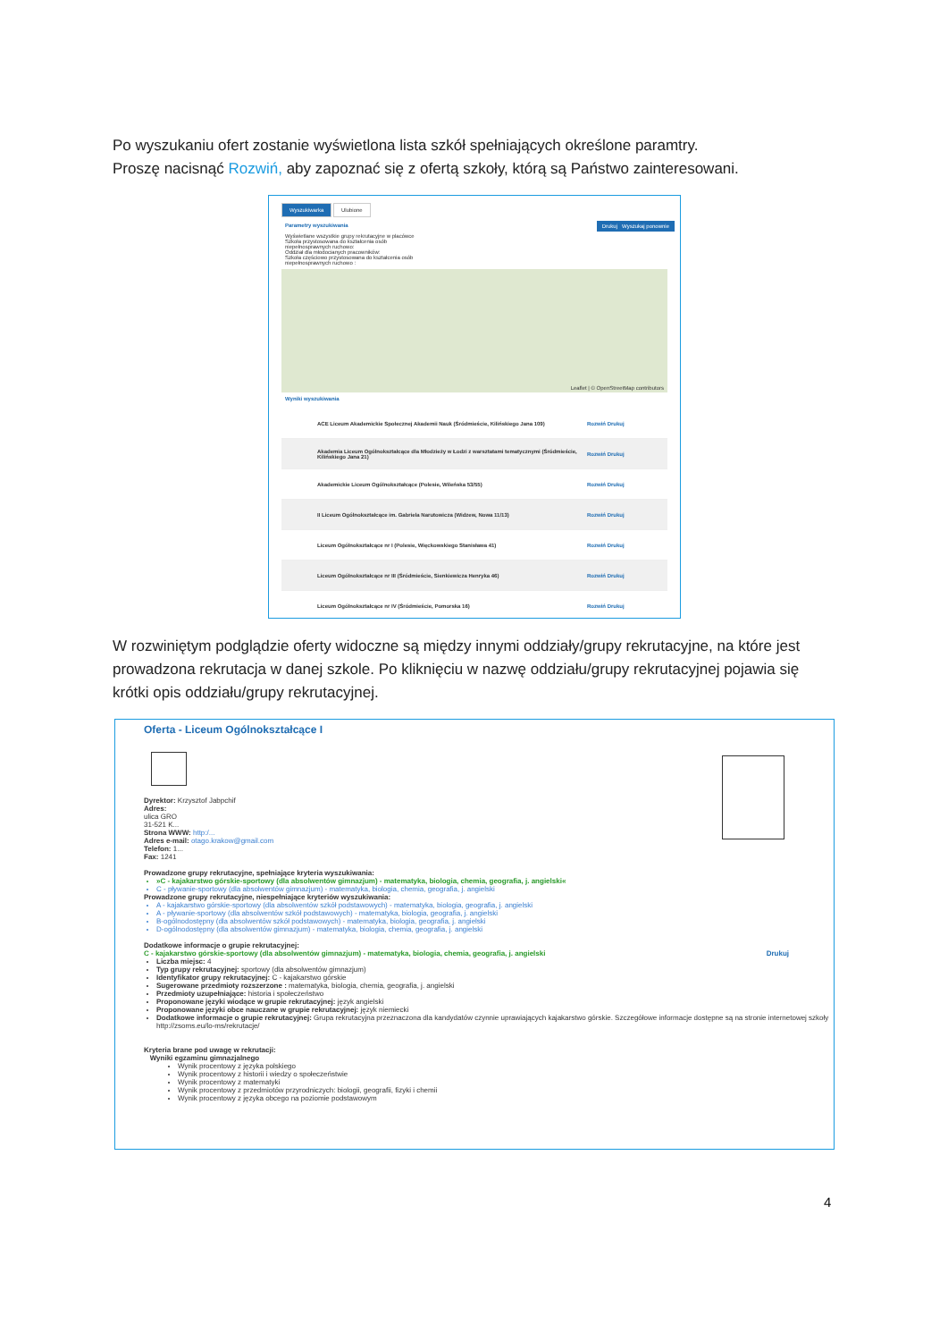Po wyszukaniu ofert zostanie wyświetlona lista szkół spełniających określone paramtry.
Proszę nacisnąć Rozwiń, aby zapoznać się z ofertą szkoły, którą są Państwo zainteresowani.
Wyszukiwarka Ulubione
Drukuj Wyszukaj ponownie
Parametry wyszukiwania
Wyświetlane wszystkie grupy rekrutacyjne w placówce
Szkoła przystosowana do kształcenia osób niepełnosprawnych ruchowo:
Oddział dla młodocianych pracowników:
Szkoła częściowo przystosowana do kształcenia osób niepełnosprawnych ruchowo :
Leaflet | © OpenStreetMap contributors
Wyniki wyszukiwania
ACE Liceum Akademickie Społecznej Akademii Nauk (Śródmieście, Kilińskiego Jana 109) Rozwiń Drukuj
Akademia Liceum Ogólnokształcące dla Młodzieży w Łodzi z warsztatami tematycznymi (Śródmieście, Kilińskiego Jana 21) Rozwiń Drukuj
Akademickie Liceum Ogólnokształcące (Polesie, Wileńska 53/55) Rozwiń Drukuj
II Liceum Ogólnokształcące im. Gabriela Narutowicza (Widzew, Nowa 11/13) Rozwiń Drukuj
Liceum Ogólnokształcące nr I (Polesie, Więckowskiego Stanisława 41) Rozwiń Drukuj
Liceum Ogólnokształcące nr III (Śródmieście, Sienkiewicza Henryka 46) Rozwiń Drukuj
Liceum Ogólnokształcące nr IV (Śródmieście, Pomorska 16) Rozwiń Drukuj
W rozwiniętym podglądzie oferty widoczne są między innymi oddziały/grupy rekrutacyjne, na które jest prowadzona rekrutacja w danej szkole. Po kliknięciu w nazwę oddziału/grupy rekrutacyjnej pojawia się krótki opis oddziału/grupy rekrutacyjnej.
Oferta - Liceum Ogólnokształcące I
Dyrektor: Krzysztof Jabpchif
Adres:
ulica GRO
31-521 K...
Strona WWW: http:/...
Adres e-mail: otago.krakow@gmail.com
Telefon: 1...
Fax: 1241
Prowadzone grupy rekrutacyjne, spełniające kryteria wyszukiwania:
»C - kajakarstwo górskie-sportowy (dla absolwentów gimnazjum) - matematyka, biologia, chemia, geografia, j. angielski«
C - pływanie-sportowy (dla absolwentów gimnazjum) - matematyka, biologia, chemia, geografia, j. angielski
Prowadzone grupy rekrutacyjne, niespełniające kryteriów wyszukiwania:
A - kajakarstwo górskie-sportowy (dla absolwentów szkół podstawowych) - matematyka, biologia, geografia, j. angielski
A - pływanie-sportowy (dla absolwentów szkół podstawowych) - matematyka, biologia, geografia, j. angielski
B-ogólnodostępny (dla absolwentów szkół podstawowych) - matematyka, biologia, geografia, j. angielski
D-ogólnodostępny (dla absolwentów gimnazjum) - matematyka, biologia, chemia, geografia, j. angielski
Dodatkowe informacje o grupie rekrutacyjnej:
C - kajakarstwo górskie-sportowy (dla absolwentów gimnazjum) - matematyka, biologia, chemia, geografia, j. angielski Drukuj
Liczba miejsc: 4
Typ grupy rekrutacyjnej: sportowy (dla absolwentów gimnazjum)
Identyfikator grupy rekrutacyjnej: C - kajakarstwo górskie
Sugerowane przedmioty rozszerzone : matematyka, biologia, chemia, geografia, j. angielski
Przedmioty uzupełniające: historia i społeczeństwo
Proponowane języki wiodące w grupie rekrutacyjnej: język angielski
Proponowane języki obce nauczane w grupie rekrutacyjnej: język niemiecki
Dodatkowe informacje o grupie rekrutacyjnej: Grupa rekrutacyjna przeznaczona dla kandydatów czynnie uprawiających kajakarstwo górskie. Szczegółowe informacje dostępne są na stronie internetowej szkoły http://zsoms.eu/lo-ms/rekrutacje/
Kryteria brane pod uwagę w rekrutacji:
Wyniki egzaminu gimnazjalnego
Wynik procentowy z języka polskiego
Wynik procentowy z historii i wiedzy o społeczeństwie
Wynik procentowy z matematyki
Wynik procentowy z przedmiotów przyrodniczych: biologii, geografii, fizyki i chemii
Wynik procentowy z języka obcego na poziomie podstawowym
4